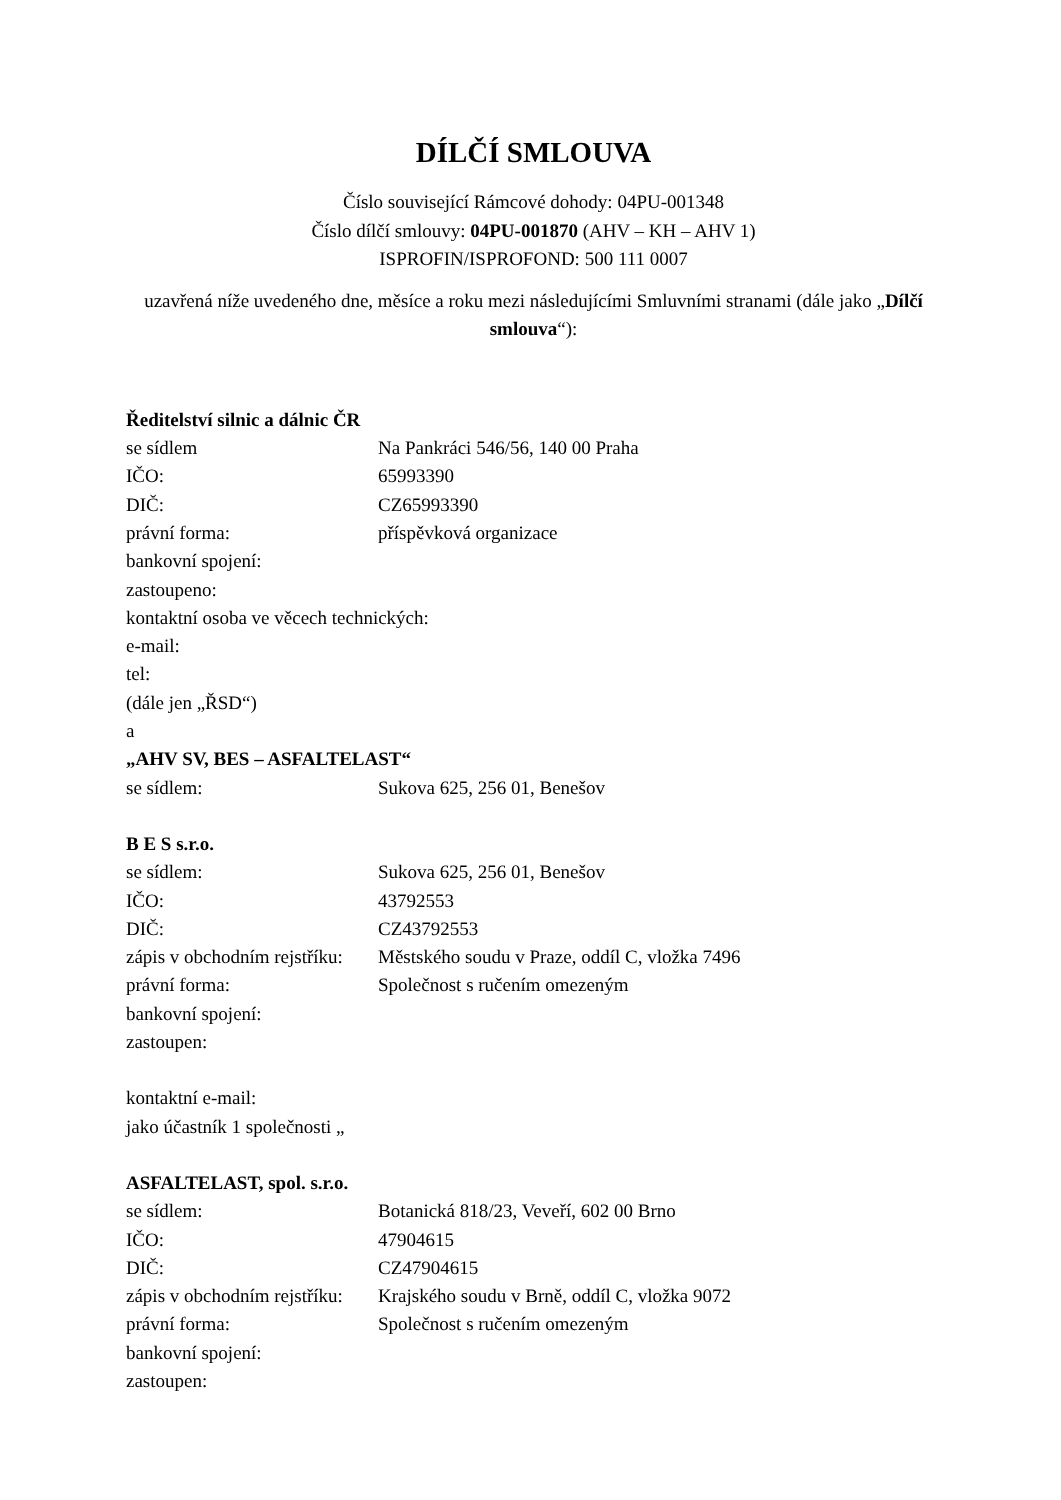DÍLČÍ SMLOUVA
Číslo související Rámcové dohody: 04PU-001348
Číslo dílčí smlouvy: 04PU-001870 (AHV – KH – AHV 1)
ISPROFIN/ISPROFOND: 500 111 0007
uzavřená níže uvedeného dne, měsíce a roku mezi následujícími Smluvními stranami (dále jako „Dílčí smlouva“):
Ředitelství silnic a dálnic ČR
se sídlem Na Pankráci 546/56, 140 00 Praha
IČO: 65993390
DIČ: CZ65993390
právní forma: příspěvková organizace
bankovní spojení:
zastoupeno:
kontaktní osoba ve věcech technických:
e-mail:
tel:
(dále jen „ŘSD“)
a
„AHV SV, BES – ASFALTELAST“
se sídlem: Sukova 625, 256 01, Benešov
B E S s.r.o.
se sídlem: Sukova 625, 256 01, Benešov
IČO: 43792553
DIČ: CZ43792553
zápis v obchodním rejstříku: Městského soudu v Praze, oddíl C, vložka 7496
právní forma: Společnost s ručením omezeným
bankovní spojení:
zastoupen:
kontaktní e-mail:
jako účastník 1 společnosti „
ASFALTELAST, spol. s.r.o.
se sídlem: Botanická 818/23, Veveří, 602 00 Brno
IČO: 47904615
DIČ: CZ47904615
zápis v obchodním rejstříku: Krajského soudu v Brně, oddíl C, vložka 9072
právní forma: Společnost s ručením omezeným
bankovní spojení:
zastoupen: